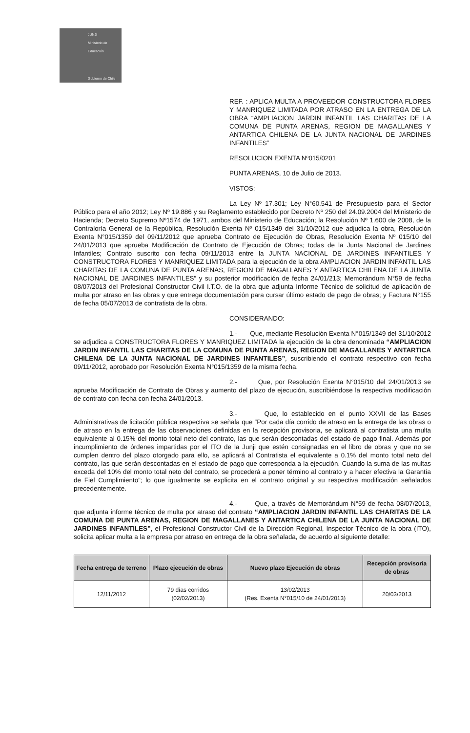JUNJI
Ministerio de Educación
Gobierno de Chile
REF. : APLICA MULTA A PROVEEDOR CONSTRUCTORA FLORES Y MANRIQUEZ LIMITADA POR ATRASO EN LA ENTREGA DE LA OBRA “AMPLIACION JARDIN INFANTIL LAS CHARITAS DE LA COMUNA DE PUNTA ARENAS, REGION DE MAGALLANES Y ANTARTICA CHILENA DE LA JUNTA NACIONAL DE JARDINES INFANTILES”
RESOLUCION EXENTA Nº015/0201
PUNTA ARENAS, 10 de Julio de 2013.
VISTOS:
La Ley Nº 17.301; Ley N°60.541 de Presupuesto para el Sector Público para el año 2012; Ley Nº 19.886 y su Reglamento establecido por Decreto Nº 250 del 24.09.2004 del Ministerio de Hacienda; Decreto Supremo Nº1574 de 1971, ambos del Ministerio de Educación; la Resolución Nº 1.600 de 2008, de la Contraloría General de la República, Resolución Exenta Nº 015/1349 del 31/10/2012 que adjudica la obra, Resolución Exenta N°015/1359 del 09/11/2012 que aprueba Contrato de Ejecución de Obras, Resolución Exenta Nº 015/10 del 24/01/2013 que aprueba Modificación de Contrato de Ejecución de Obras; todas de la Junta Nacional de Jardines Infantiles; Contrato suscrito con fecha 09/11/2013 entre la JUNTA NACIONAL DE JARDINES INFANTILES Y CONSTRUCTORA FLORES Y MANRIQUEZ LIMITADA para la ejecución de la obra AMPLIACION JARDIN INFANTIL LAS CHARITAS DE LA COMUNA DE PUNTA ARENAS, REGION DE MAGALLANES Y ANTARTICA CHILENA DE LA JUNTA NACIONAL DE JARDINES INFANTILES” y su posterior modificación de fecha 24/01/213; Memorándum N°59 de fecha 08/07/2013 del Profesional Constructor Civil I.T.O. de la obra que adjunta Informe Técnico de solicitud de aplicación de multa por atraso en las obras y que entrega documentación para cursar último estado de pago de obras; y Factura N°155 de fecha 05/07/2013 de contratista de la obra.
CONSIDERANDO:
1.- Que, mediante Resolución Exenta N°015/1349 del 31/10/2012 se adjudica a CONSTRUCTORA FLORES Y MANRIQUEZ LIMITADA la ejecución de la obra denominada “AMPLIACION JARDIN INFANTIL LAS CHARITAS DE LA COMUNA DE PUNTA ARENAS, REGION DE MAGALLANES Y ANTARTICA CHILENA DE LA JUNTA NACIONAL DE JARDINES INFANTILES”, suscribiendo el contrato respectivo con fecha 09/11/2012, aprobado por Resolución Exenta N°015/1359 de la misma fecha.
2.- Que, por Resolución Exenta N°015/10 del 24/01/2013 se aprueba Modificación de Contrato de Obras y aumento del plazo de ejecución, suscribiéndose la respectiva modificación de contrato con fecha con fecha 24/01/2013.
3.- Que, lo establecido en el punto XXVII de las Bases Administrativas de licitación pública respectiva se señala que “Por cada día corrido de atraso en la entrega de las obras o de atraso en la entrega de las observaciones definidas en la recepción provisoria, se aplicará al contratista una multa equivalente al 0.15% del monto total neto del contrato, las que serán descontadas del estado de pago final. Además por incumplimiento de órdenes impartidas por el ITO de la Junji que estén consignadas en el libro de obras y que no se cumplen dentro del plazo otorgado para ello, se aplicará al Contratista el equivalente a 0.1% del monto total neto del contrato, las que serán descontadas en el estado de pago que corresponda a la ejecución. Cuando la suma de las multas exceda del 10% del monto total neto del contrato, se procederá a poner término al contrato y a hacer efectiva la Garantía de Fiel Cumplimiento”; lo que igualmente se explicita en el contrato original y su respectiva modificación señalados precedentemente.
4.- Que, a través de Memorándum N°59 de fecha 08/07/2013, que adjunta informe técnico de multa por atraso del contrato “AMPLIACION JARDIN INFANTIL LAS CHARITAS DE LA COMUNA DE PUNTA ARENAS, REGION DE MAGALLANES Y ANTARTICA CHILENA DE LA JUNTA NACIONAL DE JARDINES INFANTILES”, el Profesional Constructor Civil de la Dirección Regional, Inspector Técnico de la obra (ITO), solicita aplicar multa a la empresa por atraso en entrega de la obra señalada, de acuerdo al siguiente detalle:
| Fecha entrega de terreno | Plazo ejecución de obras | Nuevo plazo Ejecución de obras | Recepción provisoria de obras |
| --- | --- | --- | --- |
| 12/11/2012 | 79 días corridos (02/02/2013) | 13/02/2013 (Res. Exenta N°015/10 de 24/01/2013) | 20/03/2013 |